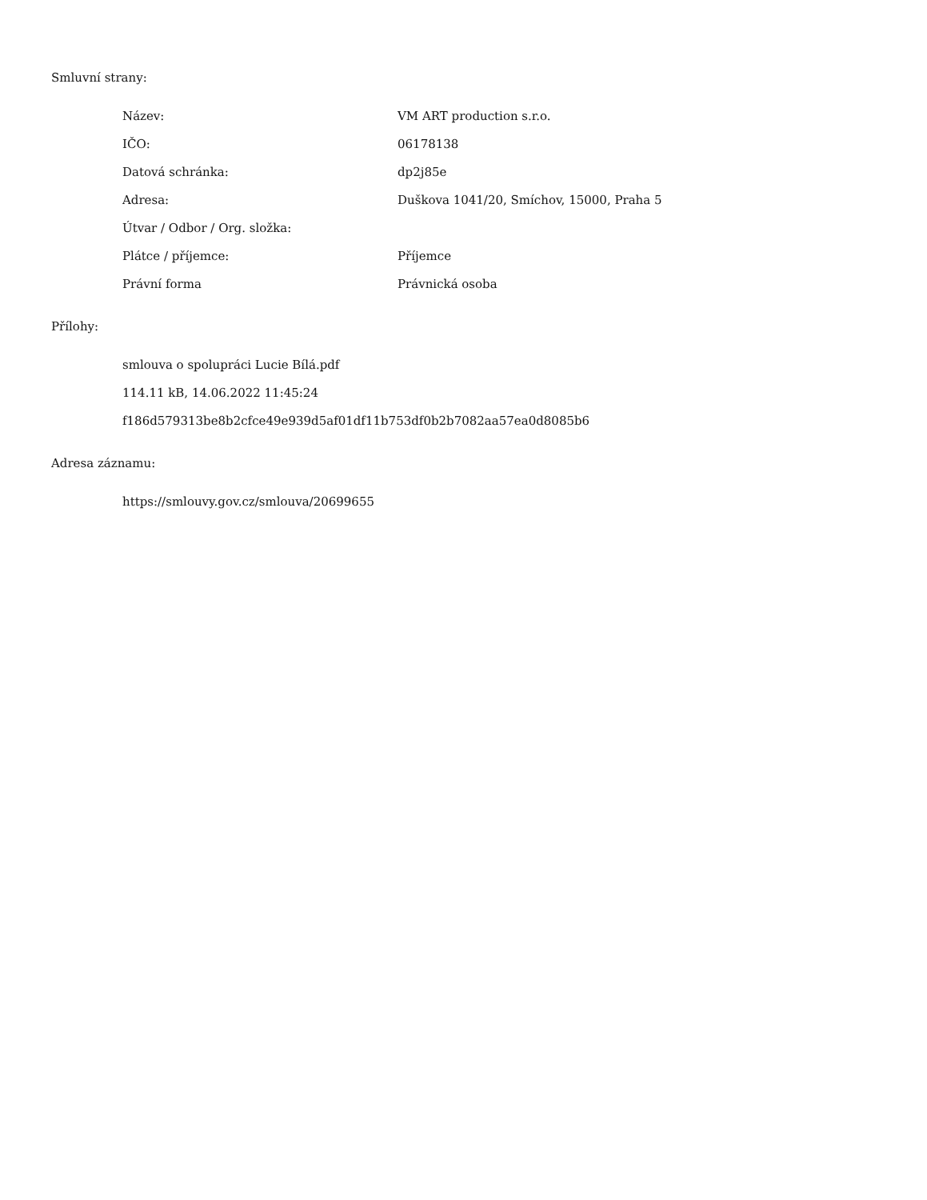Smluvní strany:
| Název: | VM ART production s.r.o. |
| IČO: | 06178138 |
| Datová schránka: | dp2j85e |
| Adresa: | Duškova 1041/20, Smíchov, 15000, Praha 5 |
| Útvar / Odbor / Org. složka: | |
| Plátce / příjemce: | Příjemce |
| Právní forma | Právnická osoba |
Přílohy:
smlouva o spolupráci Lucie Bílá.pdf
114.11 kB, 14.06.2022 11:45:24
f186d579313be8b2cfce49e939d5af01df11b753df0b2b7082aa57ea0d8085b6
Adresa záznamu:
https://smlouvy.gov.cz/smlouva/20699655